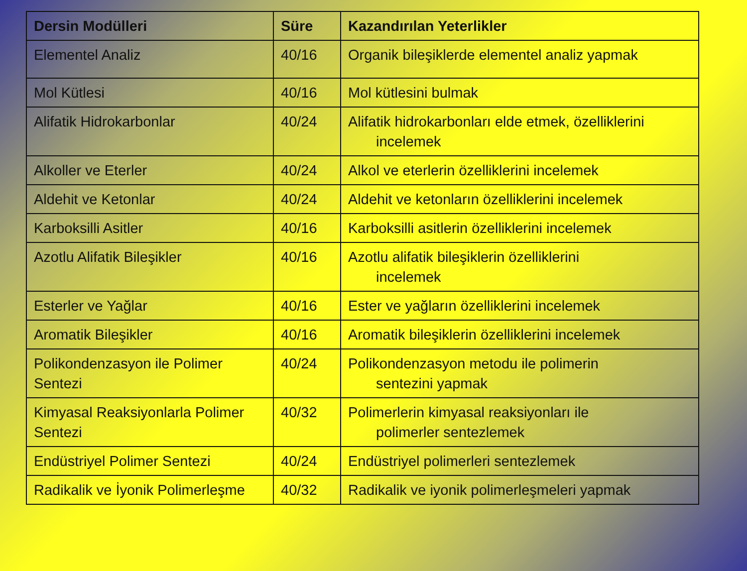| Dersin Modülleri | Süre | Kazandırılan Yeterlikler |
| --- | --- | --- |
| Elementel Analiz | 40/16 | Organik bileşiklerde elementel analiz yapmak |
| Mol Kütlesi | 40/16 | Mol kütlesini bulmak |
| Alifatik Hidrokarbonlar | 40/24 | Alifatik hidrokarbonları elde etmek, özelliklerini incelemek |
| Alkoller ve Eterler | 40/24 | Alkol ve eterlerin özelliklerini incelemek |
| Aldehit ve Ketonlar | 40/24 | Aldehit ve ketonların özelliklerini incelemek |
| Karboksilli Asitler | 40/16 | Karboksilli asitlerin özelliklerini incelemek |
| Azotlu Alifatik Bileşikler | 40/16 | Azotlu alifatik bileşiklerin özelliklerini incelemek |
| Esterler ve Yağlar | 40/16 | Ester ve yağların özelliklerini incelemek |
| Aromatik Bileşikler | 40/16 | Aromatik bileşiklerin özelliklerini incelemek |
| Polikondenzasyon ile Polimer Sentezi | 40/24 | Polikondenzasyon metodu ile polimerin sentezini yapmak |
| Kimyasal Reaksiyonlarla Polimer Sentezi | 40/32 | Polimerlerin kimyasal reaksiyonları ile polimerler sentezlemek |
| Endüstriyel Polimer Sentezi | 40/24 | Endüstriyel polimerleri sentezlemek |
| Radikalik ve İyonik Polimerleşme | 40/32 | Radikalik ve iyonik polimerleşmeleri yapmak |